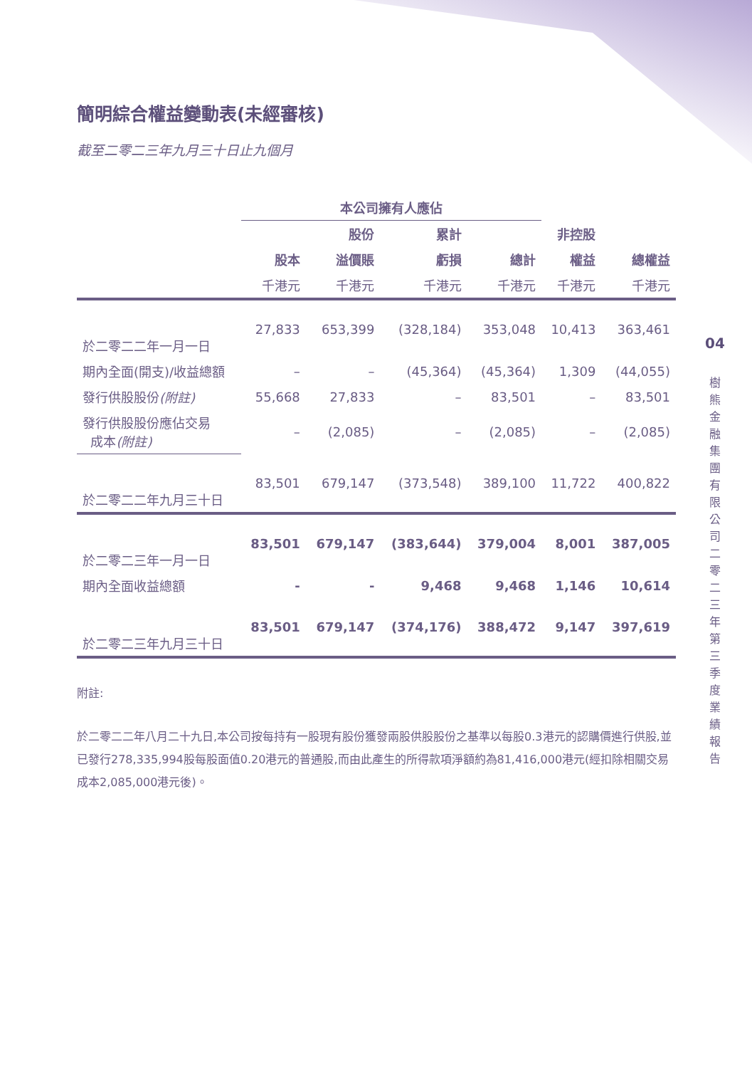簡明綜合權益變動表(未經審核)
截至二零二三年九月三十日止九個月
| | 本公司擁有人應佔 | | | | | |
| --- | --- | --- | --- | --- | --- | --- |
| | | 股份 | 累計 | | 非控股 | |
| | 股本 | 溢價賬 | 虧損 | 總計 | 權益 | 總權益 |
| | 千港元 | 千港元 | 千港元 | 千港元 | 千港元 | 千港元 |
| 於二零二二年一月一日 | 27,833 | 653,399 | (328,184) | 353,048 | 10,413 | 363,461 |
| 期內全面(開支)/收益總額 | – | – | (45,364) | (45,364) | 1,309 | (44,055) |
| 發行供股股份 (附註) | 55,668 | 27,833 | – | 83,501 | – | 83,501 |
| 發行供股股份應佔交易 成本 (附註) | – | (2,085) | – | (2,085) | – | (2,085) |
| 於二零二二年九月三十日 | 83,501 | 679,147 | (373,548) | 389,100 | 11,722 | 400,822 |
| 於二零二三年一月一日 | 83,501 | 679,147 | (383,644) | 379,004 | 8,001 | 387,005 |
| 期內全面收益總額 | - | - | 9,468 | 9,468 | 1,146 | 10,614 |
| 於二零二三年九月三十日 | 83,501 | 679,147 | (374,176) | 388,472 | 9,147 | 397,619 |
附註:
於二零二二年八月二十九日,本公司按每持有一股現有股份獲發兩股供股股份之基準以每股0.3港元的認購價進行供股,並已發行278,335,994股每股面值0.20港元的普通股,而由此產生的所得款項淨額約為81,416,000港元(經扣除相關交易成本2,085,000港元後)。
04
樹熊金融集團有限公司 二零二三年第三季度業績報告